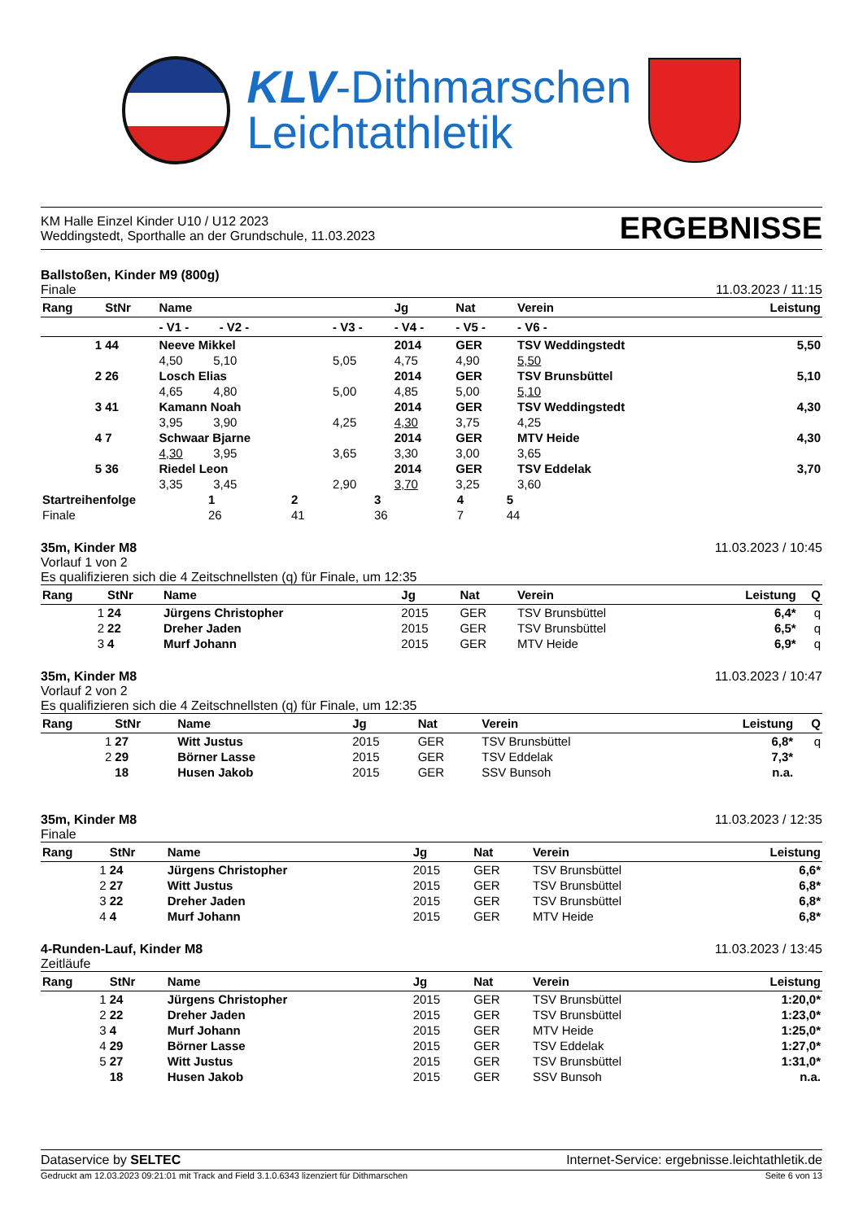KLV-Dithmarschen
Leichtathletik
KM Halle Einzel Kinder U10 / U12 2023
Weddingstedt, Sporthalle an der Grundschule, 11.03.2023
ERGEBNISSE
Ballstoßen, Kinder M9 (800g)
Finale
11.03.2023 / 11:15
| Rang | StNr | Name | | Jg | Nat | Verein | Leistung |
| --- | --- | --- | --- | --- | --- | --- | --- |
| | | - V1 - - V2 - | - V3 - | - V4 - | - V5 - | - V6 - | |
| 1 | 44 | Neeve Mikkel | | 2014 | GER | TSV Weddingstedt | 5,50 |
| | | 4,50 5,10 | 5,05 | 4,75 | 4,90 | 5,50 | |
| 2 | 26 | Losch Elias | | 2014 | GER | TSV Brunsbüttel | 5,10 |
| | | 4,65 4,80 | 5,00 | 4,85 | 5,00 | 5,10 | |
| 3 | 41 | Kamann Noah | | 2014 | GER | TSV Weddingstedt | 4,30 |
| | | 3,95 3,90 | 4,25 | 4,30 | 3,75 | 4,25 | |
| 4 | 7 | Schwaar Bjarne | | 2014 | GER | MTV Heide | 4,30 |
| | | 4,30 3,95 | 3,65 | 3,30 | 3,00 | 3,65 | |
| 5 | 36 | Riedel Leon | | 2014 | GER | TSV Eddelak | 3,70 |
| | | 3,35 3,45 | 2,90 | 3,70 | 3,25 | 3,60 | |
| Startreihenfolge | 1 | 2 | 3 | 4 | 5 |
| Finale | 26 | 41 | 36 | 7 | 44 |
35m, Kinder M8
Vorlauf 1 von 2
Es qualifizieren sich die 4 Zeitschnellsten (q) für Finale, um 12:35
11.03.2023 / 10:45
| Rang | StNr | Name | Jg | Nat | Verein | Leistung | Q |
| --- | --- | --- | --- | --- | --- | --- | --- |
| 1 | 24 | Jürgens Christopher | 2015 | GER | TSV Brunsbüttel | 6,4* | q |
| 2 | 22 | Dreher Jaden | 2015 | GER | TSV Brunsbüttel | 6,5* | q |
| 3 | 4 | Murf Johann | 2015 | GER | MTV Heide | 6,9* | q |
35m, Kinder M8
Vorlauf 2 von 2
Es qualifizieren sich die 4 Zeitschnellsten (q) für Finale, um 12:35
11.03.2023 / 10:47
| Rang | StNr | Name | Jg | Nat | Verein | Leistung | Q |
| --- | --- | --- | --- | --- | --- | --- | --- |
| 1 | 27 | Witt Justus | 2015 | GER | TSV Brunsbüttel | 6,8* | q |
| 2 | 29 | Börner Lasse | 2015 | GER | TSV Eddelak | 7,3* | |
| | 18 | Husen Jakob | 2015 | GER | SSV Bunsoh | n.a. | |
35m, Kinder M8
Finale
11.03.2023 / 12:35
| Rang | StNr | Name | Jg | Nat | Verein | Leistung |
| --- | --- | --- | --- | --- | --- | --- |
| 1 | 24 | Jürgens Christopher | 2015 | GER | TSV Brunsbüttel | 6,6* |
| 2 | 27 | Witt Justus | 2015 | GER | TSV Brunsbüttel | 6,8* |
| 3 | 22 | Dreher Jaden | 2015 | GER | TSV Brunsbüttel | 6,8* |
| 4 | 4 | Murf Johann | 2015 | GER | MTV Heide | 6,8* |
4-Runden-Lauf, Kinder M8
Zeitläufe
11.03.2023 / 13:45
| Rang | StNr | Name | Jg | Nat | Verein | Leistung |
| --- | --- | --- | --- | --- | --- | --- |
| 1 | 24 | Jürgens Christopher | 2015 | GER | TSV Brunsbüttel | 1:20,0* |
| 2 | 22 | Dreher Jaden | 2015 | GER | TSV Brunsbüttel | 1:23,0* |
| 3 | 4 | Murf Johann | 2015 | GER | MTV Heide | 1:25,0* |
| 4 | 29 | Börner Lasse | 2015 | GER | TSV Eddelak | 1:27,0* |
| 5 | 27 | Witt Justus | 2015 | GER | TSV Brunsbüttel | 1:31,0* |
| | 18 | Husen Jakob | 2015 | GER | SSV Bunsoh | n.a. |
Dataservice by SELTEC Internet-Service: ergebnisse.leichtathletik.de
Gedruckt am 12.03.2023 09:21:01 mit Track and Field 3.1.0.6343 lizenziert für Dithmarschen
Seite 6 von 13